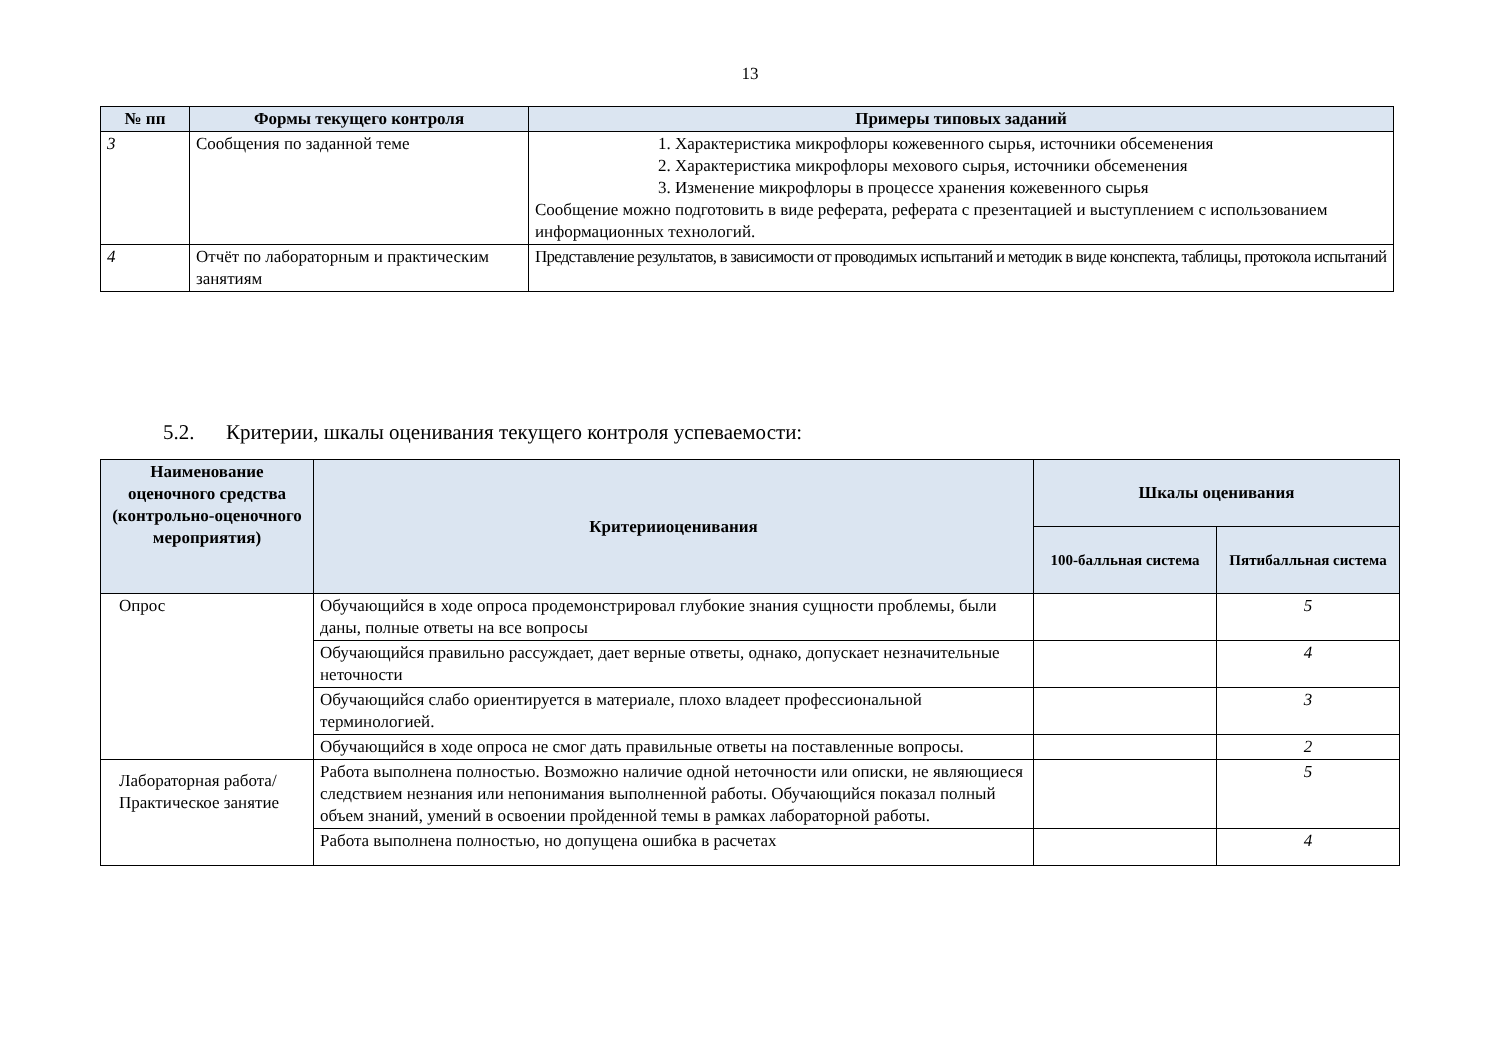13
| № пп | Формы текущего контроля | Примеры типовых заданий |
| --- | --- | --- |
| 3 | Сообщения по заданной теме | 1. Характеристика микрофлоры кожевенного сырья, источники обсеменения 2. Характеристика микрофлоры мехового сырья, источники обсеменения 3. Изменение микрофлоры в процессе хранения кожевенного сырья Сообщение можно подготовить в виде реферата, реферата с презентацией и выступлением с использованием информационных технологий. |
| 4 | Отчёт по лабораторным и практическим занятиям | Представление результатов, в зависимости от проводимых испытаний и методик в виде конспекта, таблицы, протокола испытаний |
5.2. Критерии, шкалы оценивания текущего контроля успеваемости:
| Наименование оценочного средства (контрольно-оценочного мероприятия) | Критерииоценивания | Шкалы оценивания | |
| --- | --- | --- | --- |
| | | 100-балльная система | Пятибалльная система |
| Опрос | Обучающийся в ходе опроса продемонстрировал глубокие знания сущности проблемы, были даны, полные ответы на все вопросы | | 5 |
| | Обучающийся правильно рассуждает, дает верные ответы, однако, допускает незначительные неточности | | 4 |
| | Обучающийся слабо ориентируется в материале, плохо владеет профессиональной терминологией. | | 3 |
| | Обучающийся в ходе опроса не смог дать правильные ответы на поставленные вопросы. | | 2 |
| Лабораторная работа/Практическое занятие | Работа выполнена полностью. Возможно наличие одной неточности или описки, не являющиеся следствием незнания или непонимания выполненной работы. Обучающийся показал полный объем знаний, умений в освоении пройденной темы в рамках лабораторной работы. | | 5 |
| | Работа выполнена полностью, но допущена ошибка в расчетах | | 4 |